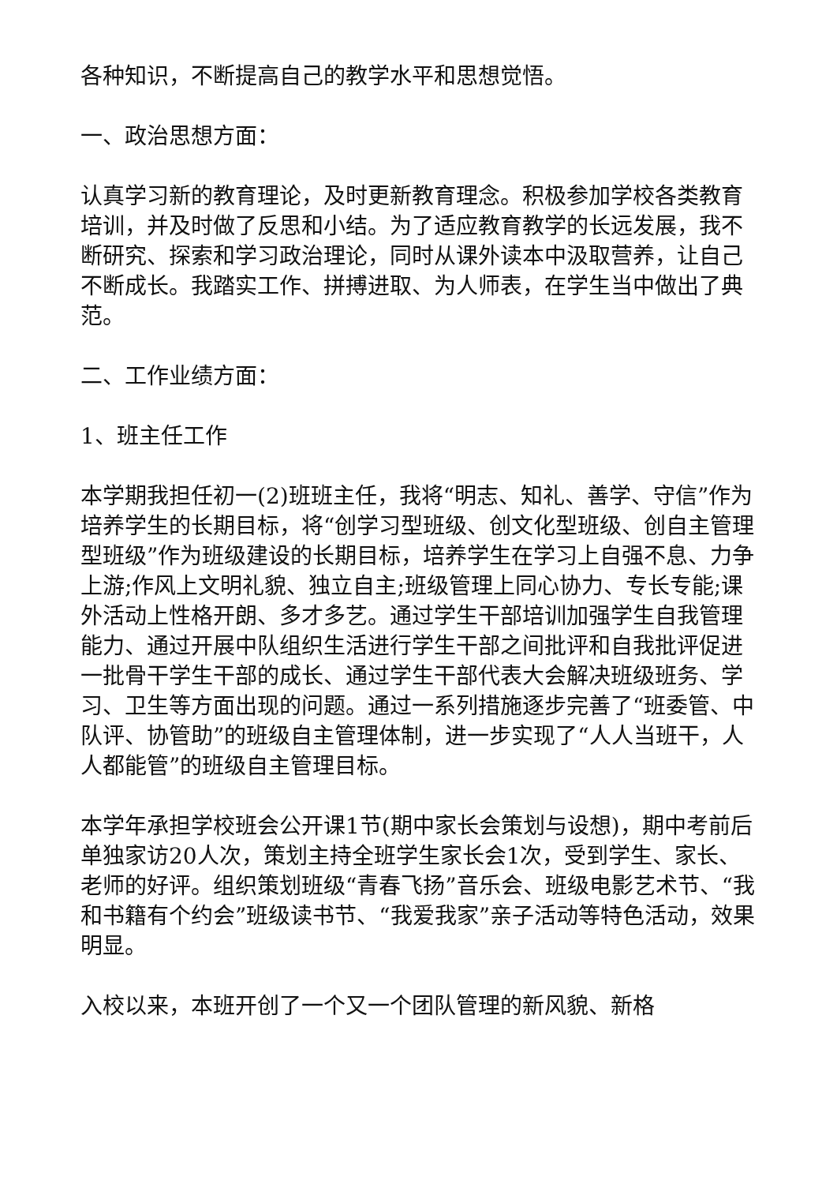各种知识，不断提高自己的教学水平和思想觉悟。
一、政治思想方面：
认真学习新的教育理论，及时更新教育理念。积极参加学校各类教育培训，并及时做了反思和小结。为了适应教育教学的长远发展，我不断研究、探索和学习政治理论，同时从课外读本中汲取营养，让自己不断成长。我踏实工作、拼搏进取、为人师表，在学生当中做出了典范。
二、工作业绩方面：
1、班主任工作
本学期我担任初一(2)班班主任，我将“明志、知礼、善学、守信”作为培养学生的长期目标，将“创学习型班级、创文化型班级、创自主管理型班级”作为班级建设的长期目标，培养学生在学习上自强不息、力争上游;作风上文明礼貌、独立自主;班级管理上同心协力、专长专能;课外活动上性格开朗、多才多艺。通过学生干部培训加强学生自我管理能力、通过开展中队组织生活进行学生干部之间批评和自我批评促进一批骨干学生干部的成长、通过学生干部代表大会解决班级班务、学习、卫生等方面出现的问题。通过一系列措施逐步完善了“班委管、中队评、协管助”的班级自主管理体制，进一步实现了“人人当班干，人人都能管”的班级自主管理目标。
本学年承担学校班会公开课1节(期中家长会策划与设想)，期中考前后单独家访20人次，策划主持全班学生家长会1次，受到学生、家长、老师的好评。组织策划班级“青春飞扬”音乐会、班级电影艺术节、“我和书籍有个约会”班级读书节、“我爱我家”亲子活动等特色活动，效果明显。
入校以来，本班开创了一个又一个团队管理的新风貌、新格